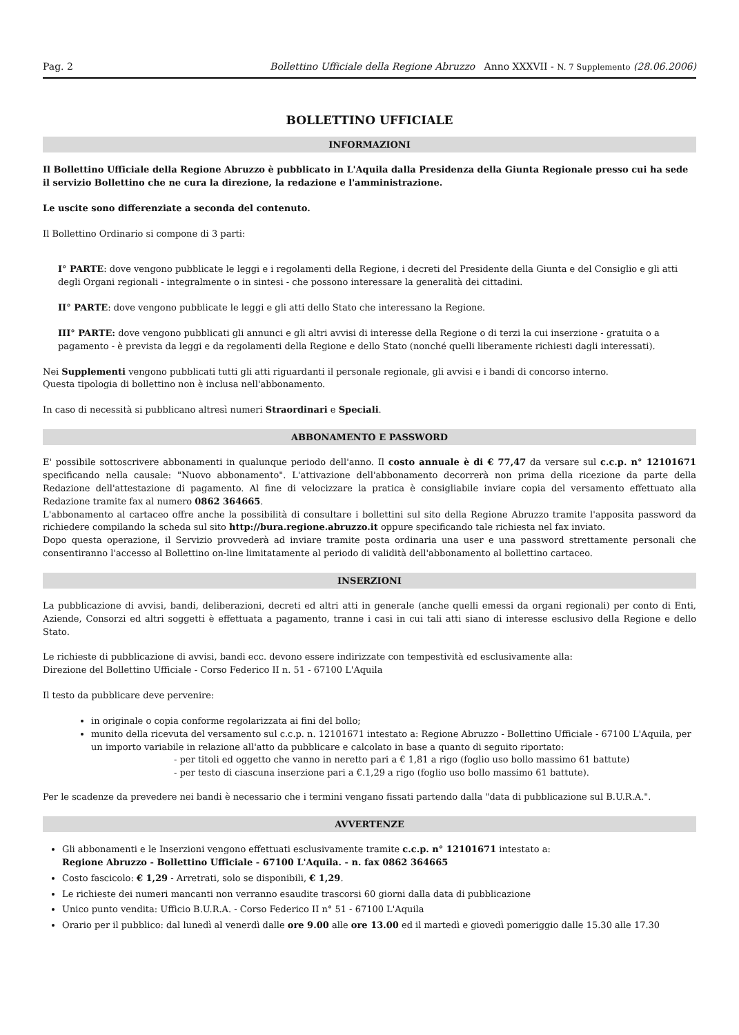Pag. 2 Bollettino Ufficiale della Regione Abruzzo Anno XXXVII - N. 7 Supplemento (28.06.2006)
BOLLETTINO UFFICIALE
INFORMAZIONI
Il Bollettino Ufficiale della Regione Abruzzo è pubblicato in L'Aquila dalla Presidenza della Giunta Regionale presso cui ha sede il servizio Bollettino che ne cura la direzione, la redazione e l'amministrazione.
Le uscite sono differenziate a seconda del contenuto.
Il Bollettino Ordinario si compone di 3 parti:
I° PARTE: dove vengono pubblicate le leggi e i regolamenti della Regione, i decreti del Presidente della Giunta e del Consiglio e gli atti degli Organi regionali - integralmente o in sintesi - che possono interessare la generalità dei cittadini.
II° PARTE: dove vengono pubblicate le leggi e gli atti dello Stato che interessano la Regione.
III° PARTE: dove vengono pubblicati gli annunci e gli altri avvisi di interesse della Regione o di terzi la cui inserzione - gratuita o a pagamento - è prevista da leggi e da regolamenti della Regione e dello Stato (nonché quelli liberamente richiesti dagli interessati).
Nei Supplementi vengono pubblicati tutti gli atti riguardanti il personale regionale, gli avvisi e i bandi di concorso interno.
Questa tipologia di bollettino non è inclusa nell'abbonamento.
In caso di necessità si pubblicano altresì numeri Straordinari e Speciali.
ABBONAMENTO E PASSWORD
E' possibile sottoscrivere abbonamenti in qualunque periodo dell'anno. Il costo annuale è di € 77,47 da versare sul c.c.p. n° 12101671 specificando nella causale: "Nuovo abbonamento". L'attivazione dell'abbonamento decorrerà non prima della ricezione da parte della Redazione dell'attestazione di pagamento. Al fine di velocizzare la pratica è consigliabile inviare copia del versamento effettuato alla Redazione tramite fax al numero 0862 364665.
L'abbonamento al cartaceo offre anche la possibilità di consultare i bollettini sul sito della Regione Abruzzo tramite l'apposita password da richiedere compilando la scheda sul sito http://bura.regione.abruzzo.it oppure specificando tale richiesta nel fax inviato.
Dopo questa operazione, il Servizio provvederà ad inviare tramite posta ordinaria una user e una password strettamente personali che consentiranno l'accesso al Bollettino on-line limitatamente al periodo di validità dell'abbonamento al bollettino cartaceo.
INSERZIONI
La pubblicazione di avvisi, bandi, deliberazioni, decreti ed altri atti in generale (anche quelli emessi da organi regionali) per conto di Enti, Aziende, Consorzi ed altri soggetti è effettuata a pagamento, tranne i casi in cui tali atti siano di interesse esclusivo della Regione e dello Stato.
Le richieste di pubblicazione di avvisi, bandi ecc. devono essere indirizzate con tempestività ed esclusivamente alla:
Direzione del Bollettino Ufficiale - Corso Federico II n. 51 - 67100 L'Aquila
Il testo da pubblicare deve pervenire:
in originale o copia conforme regolarizzata ai fini del bollo;
munito della ricevuta del versamento sul c.c.p. n. 12101671 intestato a: Regione Abruzzo - Bollettino Ufficiale - 67100 L'Aquila, per un importo variabile in relazione all'atto da pubblicare e calcolato in base a quanto di seguito riportato:
- per titoli ed oggetto che vanno in neretto pari a € 1,81 a rigo (foglio uso bollo massimo 61 battute)
- per testo di ciascuna inserzione pari a €.1,29 a rigo (foglio uso bollo massimo 61 battute).
Per le scadenze da prevedere nei bandi è necessario che i termini vengano fissati partendo dalla "data di pubblicazione sul B.U.R.A.".
AVVERTENZE
Gli abbonamenti e le Inserzioni vengono effettuati esclusivamente tramite c.c.p. n° 12101671 intestato a:
Regione Abruzzo - Bollettino Ufficiale - 67100 L'Aquila. - n. fax 0862 364665
Costo fascicolo: € 1,29 - Arretrati, solo se disponibili, € 1,29.
Le richieste dei numeri mancanti non verranno esaudite trascorsi 60 giorni dalla data di pubblicazione
Unico punto vendita: Ufficio B.U.R.A. - Corso Federico II n° 51 - 67100 L'Aquila
Orario per il pubblico: dal lunedì al venerdì dalle ore 9.00 alle ore 13.00 ed il martedì e giovedì pomeriggio dalle 15.30 alle 17.30